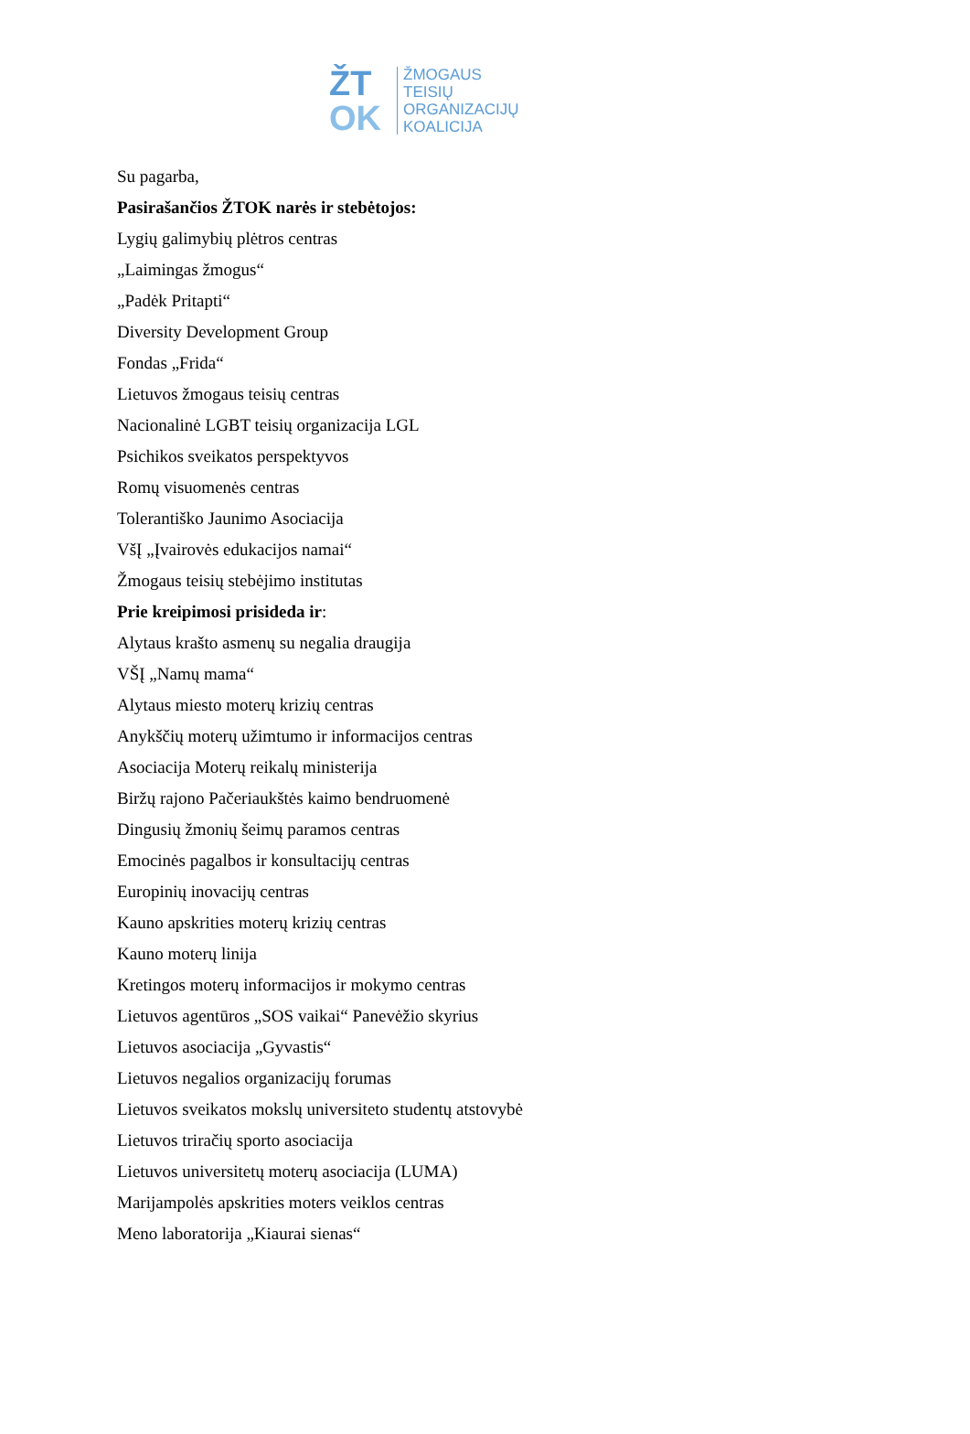ŽT
OK
ŽMOGAUS
TEISIŲ
ORGANIZACIJŲ
KOALICIJA
Su pagarba,
Pasirašančios ŽTOK narės ir stebėtojos:
Lygių galimybių plėtros centras
„Laimingas žmogus“
„Padėk Pritapti“
Diversity Development Group
Fondas „Frida“
Lietuvos žmogaus teisių centras
Nacionalinė LGBT teisių organizacija LGL
Psichikos sveikatos perspektyvos
Romų visuomenės centras
Tolerantiško Jaunimo Asociacija
VšĮ „Įvairovės edukacijos namai“
Žmogaus teisių stebėjimo institutas
Prie kreipimosi prisideda ir:
Alytaus krašto asmenų su negalia draugija
VŠĮ „Namų mama“
Alytaus miesto moterų krizių centras
Anykščių moterų užimtumo ir informacijos centras
Asociacija Moterų reikalų ministerija
Biržų rajono Pačeriaukštės kaimo bendruomenė
Dingusių žmonių šeimų paramos centras
Emocinės pagalbos ir konsultacijų centras
Europinių inovacijų centras
Kauno apskrities moterų krizių centras
Kauno moterų linija
Kretingos moterų informacijos ir mokymo centras
Lietuvos agentūros „SOS vaikai“ Panevėžio skyrius
Lietuvos asociacija „Gyvastis“
Lietuvos negalios organizacijų forumas
Lietuvos sveikatos mokslų universiteto studentų atstovybė
Lietuvos triračių sporto asociacija
Lietuvos universitetų moterų asociacija (LUMA)
Marijampolės apskrities moters veiklos centras
Meno laboratorija „Kiaurai sienas“